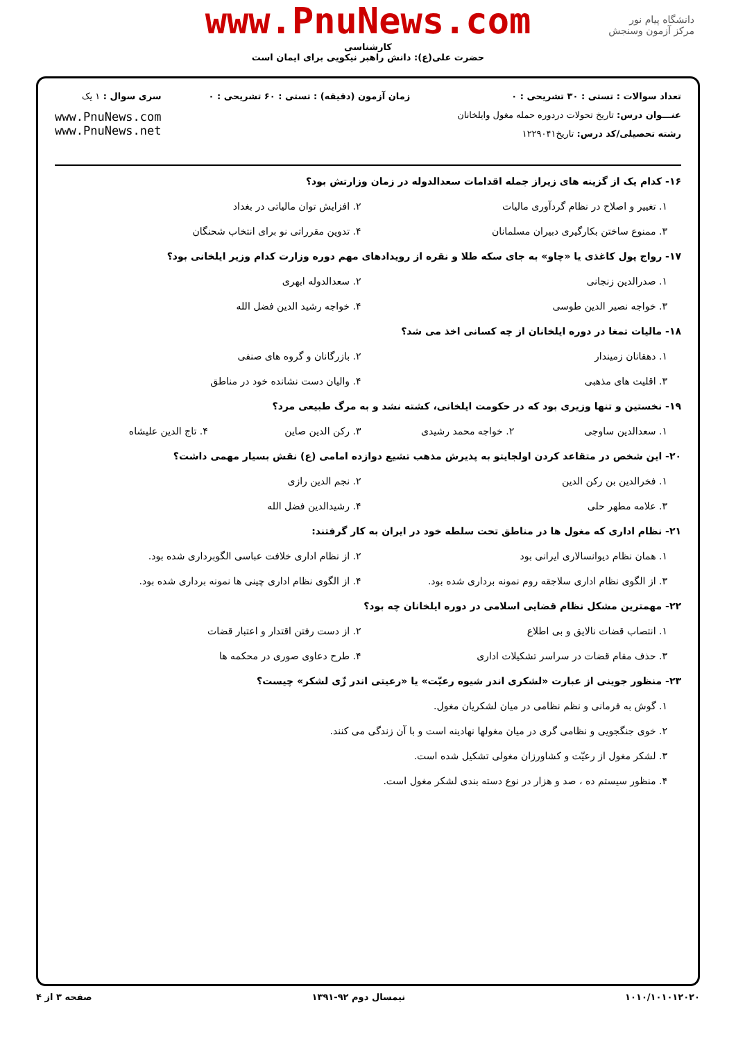www.PnuNews.com
کارشناسی
حضرت علی(ع): دانش راهبر نیکویی برای ایمان است
دانشگاه پیام نور
مرکز آزمون وسنجش
تعداد سوالات : تستی : ۳۰ تشریحی : ۰
عنـــوان درس: تاریخ تحولات دردوره حمله مغول وایلخانان
رشته تحصیلی/کد درس: تاریخ۱۲۲۹۰۴۱
زمان آزمون (دقیقه) : تستی : ۶۰ تشریحی : ۰
سری سوال : ۱ یک
www.PnuNews.com
www.PnuNews.net
۱۶- کدام یک از گزینه های زیراز جمله اقدامات سعدالدوله در زمان وزارتش بود؟
۱. تغییر و اصلاح در نظام گردآوری مالیات ۲. افزایش توان مالیاتی در بغداد
۳. ممنوع ساختن بکارگیری دبیران مسلمانان ۴. تدوین مقرراتی نو برای انتخاب شحنگان
۱۷- رواج پول کاغذی یا «چاو» به جای سکه طلا و نقره از رویدادهای مهم دوره وزارت کدام وزیر ایلخانی بود؟
۱. صدرالدین زنجانی ۲. سعدالدوله ابهری
۳. خواجه نصیر الدین طوسی ۴. خواجه رشید الدین فضل الله
۱۸- مالیات تمغا در دوره ایلخانان از چه کسانی اخذ می شد؟
۱. دهقانان زمیندار ۲. بازرگانان و گروه های صنفی
۳. اقلیت های مذهبی ۴. والیان دست نشانده خود در مناطق
۱۹- نخستین و تنها وزیری بود که در حکومت ایلخانی، کشته نشد و به مرگ طبیعی مرد؟
۱. سعدالدین ساوجی ۲. خواجه محمد رشیدی ۳. رکن الدین صاین ۴. تاج الدین علیشاه
۲۰- این شخص در متقاعد کردن اولجایتو به پذیرش مذهب تشیع دوازده امامی (ع) نقش بسیار مهمی داشت؟
۱. فخرالدین بن رکن الدین ۲. نجم الدین رازی
۳. علامه مطهر حلی ۴. رشیدالدین فضل الله
۲۱- نظام اداری که مغول ها در مناطق تحت سلطه خود در ایران به کار گرفتند:
۱. همان نظام دیوانسالاری ایرانی بود ۲. از نظام اداری خلافت عباسی الگوبرداری شده بود.
۳. از الگوی نظام اداری سلاجقه روم نمونه برداری شده بود. ۴. از الگوی نظام اداری چینی ها نمونه برداری شده بود.
۲۲- مهمترین مشکل نظام قضایی اسلامی در دوره ایلخانان چه بود؟
۱. انتصاب قضات نالایق و بی اطلاع ۲. از دست رفتن اقتدار و اعتبار قضات
۳. حذف مقام قضات در سراسر تشکیلات اداری ۴. طرح دعاوی صوری در محکمه ها
۲۳- منظور جوینی از عبارت «لشکری اندر شیوه رعیّت» یا «رعیتی اندر زّی لشکر» چیست؟
۱. گوش به فرمانی و نظم نظامی در میان لشکریان مغول.
۲. خوی جنگجویی و نظامی گری در میان مغولها نهادینه است و با آن زندگی می کنند.
۳. لشکر مغول از رعیّت و کشاورزان مغولی تشکیل شده است.
۴. منظور سیستم ده ، صد و هزار در نوع دسته بندی لشکر مغول است.
۱۰۱۰/۱۰۱۰۱۲۰۲۰ نیمسال دوم ۹۲-۱۳۹۱ صفحه ۳ از ۴